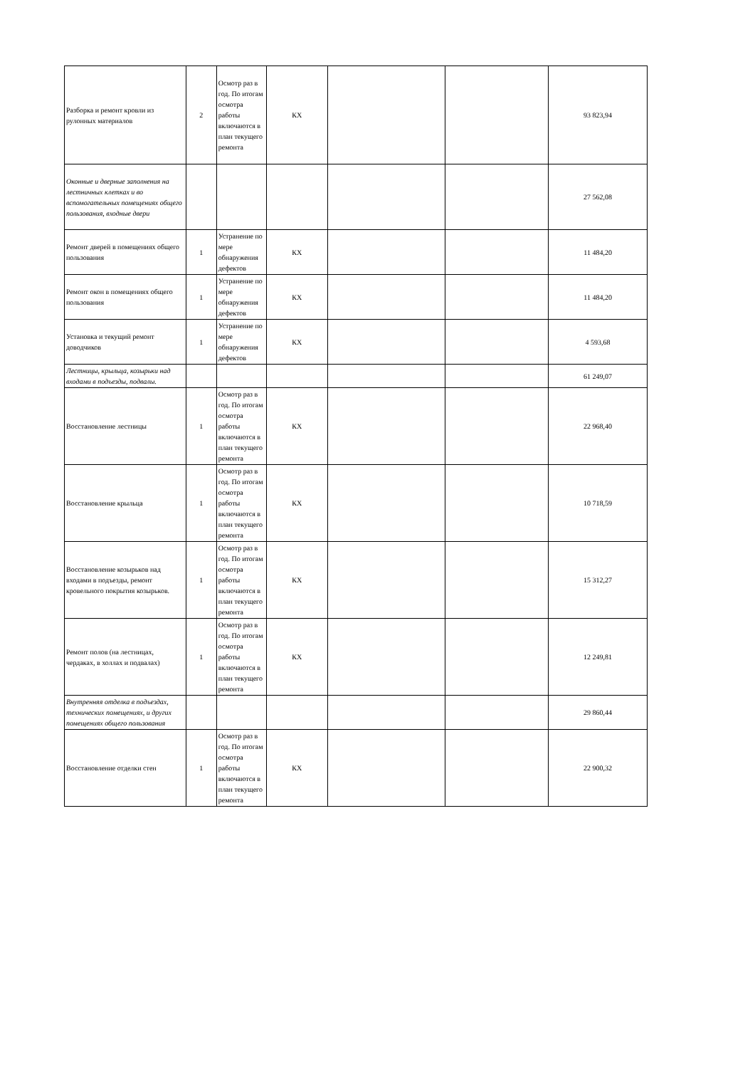| Разборка и ремонт кровли из рулонных материалов | 2 | Осмотр раз в год. По итогам осмотра работы включаются в план текущего ремонта | КХ | | | 93 823,94 |
| Оконные и дверные заполнения на лестничных клетках и во вспомогательных помещениях общего пользования, входные двери | | | | | | 27 562,08 |
| Ремонт дверей в помещениях общего пользования | 1 | Устранение по мере обнаружения дефектов | КХ | | | 11 484,20 |
| Ремонт окон в помещениях общего пользования | 1 | Устранение по мере обнаружения дефектов | КХ | | | 11 484,20 |
| Установка и текущий ремонт доводчиков | 1 | Устранение по мере обнаружения дефектов | КХ | | | 4 593,68 |
| Лестницы, крыльца, козырьки над входами в подъезды, подвалы. | | | | | | 61 249,07 |
| Восстановление лестницы | 1 | Осмотр раз в год. По итогам осмотра работы включаются в план текущего ремонта | КХ | | | 22 968,40 |
| Восстановление крыльца | 1 | Осмотр раз в год. По итогам осмотра работы включаются в план текущего ремонта | КХ | | | 10 718,59 |
| Восстановление козырьков над входами в подъезды, ремонт кровельного покрытия козырьков. | 1 | Осмотр раз в год. По итогам осмотра работы включаются в план текущего ремонта | КХ | | | 15 312,27 |
| Ремонт полов (на лестницах, чердаках, в холлах и подвалах) | 1 | Осмотр раз в год. По итогам осмотра работы включаются в план текущего ремонта | КХ | | | 12 249,81 |
| Внутренняя отделка в подъездах, технических помещениях, и других помещениях общего пользования | | | | | | 29 860,44 |
| Восстановление отделки стен | 1 | Осмотр раз в год. По итогам осмотра работы включаются в план текущего ремонта | КХ | | | 22 900,32 |